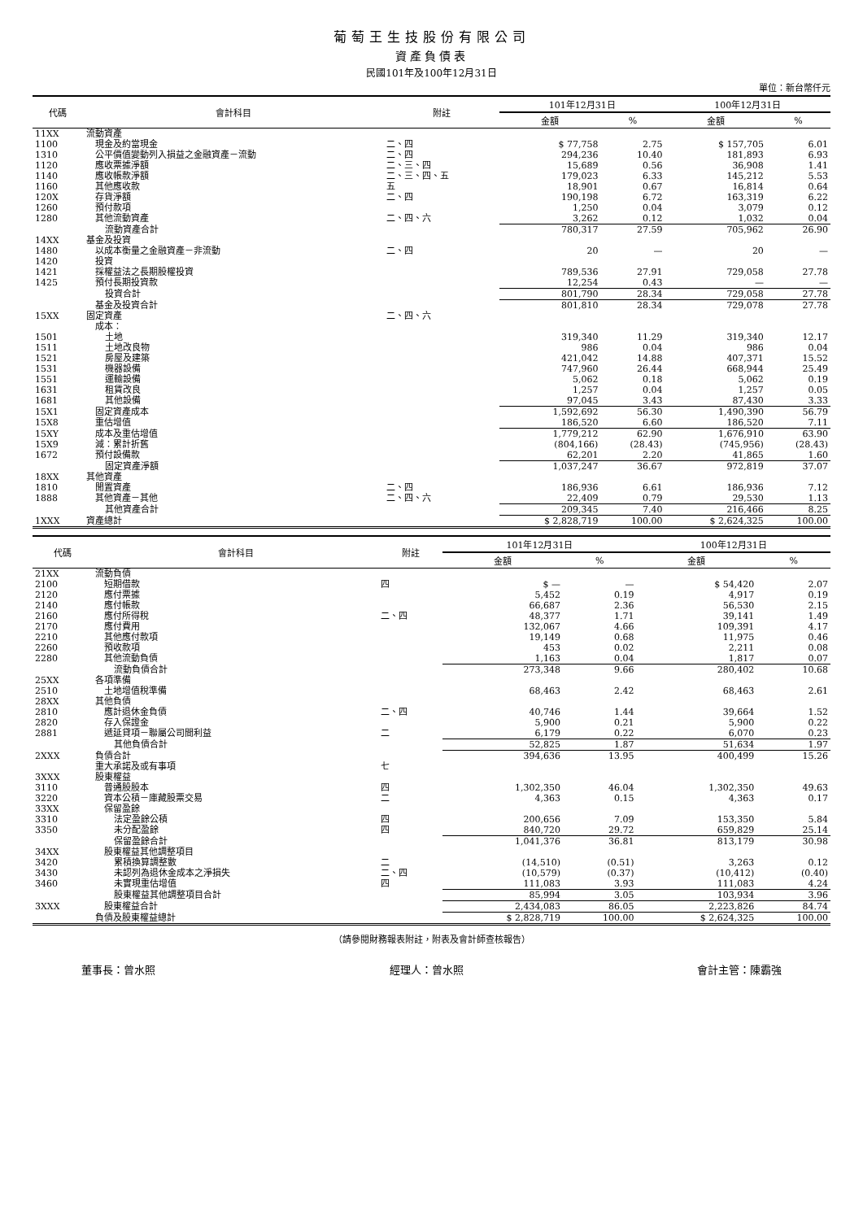葡萄王生技股份有限公司
資產負債表
民國101年及100年12月31日
單位：新台幣仟元
| 代碼 | 會計科目 | 附註 | 101年12月31日 | | 100年12月31日 | |
| --- | --- | --- | --- | --- | --- | --- |
| | | | 金額 | % | 金額 | % |
| 11XX | 流動資產 | | | | | |
| 1100 | 現金及約當現金 | 二、四 | $ 77,758 | 2.75 | $ 157,705 | 6.01 |
| 1310 | 公平價值變動列入損益之金融資產－流動 | 二、四 | 294,236 | 10.40 | 181,893 | 6.93 |
| 1120 | 應收票據淨額 | 二、三、四 | 15,689 | 0.56 | 36,908 | 1.41 |
| 1140 | 應收帳款淨額 | 二、三、四、五 | 179,023 | 6.33 | 145,212 | 5.53 |
| 1160 | 其他應收款 | 五 | 18,901 | 0.67 | 16,814 | 0.64 |
| 120X | 存貨淨額 | 二、四 | 190,198 | 6.72 | 163,319 | 6.22 |
| 1260 | 預付款項 | | 1,250 | 0.04 | 3,079 | 0.12 |
| 1280 | 其他流動資產 | 二、四、六 | 3,262 | 0.12 | 1,032 | 0.04 |
| | 流動資產合計 | | 780,317 | 27.59 | 705,962 | 26.90 |
| 14XX | 基金及投資 | | | | | |
| 1480 | 以成本衡量之金融資產－非流動 | 二、四 | 20 | — | 20 | — |
| 1420 | 投資 | | | | | |
| 1421 | 採權益法之長期股權投資 | | 789,536 | 27.91 | 729,058 | 27.78 |
| 1425 | 預付長期投資款 | | 12,254 | 0.43 | — | — |
| | 投資合計 | | 801,790 | 28.34 | 729,058 | 27.78 |
| | 基金及投資合計 | | 801,810 | 28.34 | 729,078 | 27.78 |
| 15XX | 固定資產 | 二、四、六 | | | | |
| | 成本： | | | | | |
| 1501 | 土地 | | 319,340 | 11.29 | 319,340 | 12.17 |
| 1511 | 土地改良物 | | 986 | 0.04 | 986 | 0.04 |
| 1521 | 房屋及建築 | | 421,042 | 14.88 | 407,371 | 15.52 |
| 1531 | 機器設備 | | 747,960 | 26.44 | 668,944 | 25.49 |
| 1551 | 運輸設備 | | 5,062 | 0.18 | 5,062 | 0.19 |
| 1631 | 租賃改良 | | 1,257 | 0.04 | 1,257 | 0.05 |
| 1681 | 其他設備 | | 97,045 | 3.43 | 87,430 | 3.33 |
| 15X1 | 固定資產成本 | | 1,592,692 | 56.30 | 1,490,390 | 56.79 |
| 15X8 | 重估增值 | | 186,520 | 6.60 | 186,520 | 7.11 |
| 15XY | 成本及重估增值 | | 1,779,212 | 62.90 | 1,676,910 | 63.90 |
| 15X9 | 減：累計折舊 | | (804,166) | (28.43) | (745,956) | (28.43) |
| 1672 | 預付設備款 | | 62,201 | 2.20 | 41,865 | 1.60 |
| | 固定資產淨額 | | 1,037,247 | 36.67 | 972,819 | 37.07 |
| 18XX | 其他資產 | | | | | |
| 1810 | 閒置資產 | 二、四 | 186,936 | 6.61 | 186,936 | 7.12 |
| 1888 | 其他資產－其他 | 二、四、六 | 22,409 | 0.79 | 29,530 | 1.13 |
| | 其他資產合計 | | 209,345 | 7.40 | 216,466 | 8.25 |
| 1XXX | 資產總計 | | $ 2,828,719 | 100.00 | $ 2,624,325 | 100.00 |
| 代碼 | 會計科目 | 附註 | 101年12月31日 | | 100年12月31日 | |
| --- | --- | --- | --- | --- | --- | --- |
| | | | 金額 | % | 金額 | % |
| 21XX | 流動負債 | | | | | |
| 2100 | 短期借款 | 四 | $ — | — | $ 54,420 | 2.07 |
| 2120 | 應付票據 | | 5,452 | 0.19 | 4,917 | 0.19 |
| 2140 | 應付帳款 | | 66,687 | 2.36 | 56,530 | 2.15 |
| 2160 | 應付所得稅 | 二、四 | 48,377 | 1.71 | 39,141 | 1.49 |
| 2170 | 應付費用 | | 132,067 | 4.66 | 109,391 | 4.17 |
| 2210 | 其他應付款項 | | 19,149 | 0.68 | 11,975 | 0.46 |
| 2260 | 預收款項 | | 453 | 0.02 | 2,211 | 0.08 |
| 2280 | 其他流動負債 | | 1,163 | 0.04 | 1,817 | 0.07 |
| | 流動負債合計 | | 273,348 | 9.66 | 280,402 | 10.68 |
| 25XX | 各項準備 | | | | | |
| 2510 | 土地增值稅準備 | | 68,463 | 2.42 | 68,463 | 2.61 |
| 28XX | 其他負債 | | | | | |
| 2810 | 應計退休金負債 | 二、四 | 40,746 | 1.44 | 39,664 | 1.52 |
| 2820 | 存入保證金 | | 5,900 | 0.21 | 5,900 | 0.22 |
| 2881 | 遞延貸項－聯屬公司間利益 | 二 | 6,179 | 0.22 | 6,070 | 0.23 |
| | 其他負債合計 | | 52,825 | 1.87 | 51,634 | 1.97 |
| 2XXX | 負債合計 | | 394,636 | 13.95 | 400,499 | 15.26 |
| | 重大承諾及或有事項 | 七 | | | | |
| 3XXX | 股東權益 | | | | | |
| 3110 | 普通股股本 | 四 | 1,302,350 | 46.04 | 1,302,350 | 49.63 |
| 3220 | 資本公積－庫藏股票交易 | 二 | 4,363 | 0.15 | 4,363 | 0.17 |
| 33XX | 保留盈餘 | | | | | |
| 3310 | 法定盈餘公積 | 四 | 200,656 | 7.09 | 153,350 | 5.84 |
| 3350 | 未分配盈餘 | 四 | 840,720 | 29.72 | 659,829 | 25.14 |
| | 保留盈餘合計 | | 1,041,376 | 36.81 | 813,179 | 30.98 |
| 34XX | 股東權益其他調整項目 | | | | | |
| 3420 | 累積換算調整數 | 二 | (14,510) | (0.51) | 3,263 | 0.12 |
| 3430 | 未認列為退休金成本之淨損失 | 二、四 | (10,579) | (0.37) | (10,412) | (0.40) |
| 3460 | 未實現重估增值 | 四 | 111,083 | 3.93 | 111,083 | 4.24 |
| | 股東權益其他調整項目合計 | | 85,994 | 3.05 | 103,934 | 3.96 |
| 3XXX | 股東權益合計 | | 2,434,083 | 86.05 | 2,223,826 | 84.74 |
| | 負債及股東權益總計 | | $ 2,828,719 | 100.00 | $ 2,624,325 | 100.00 |
（請參閱財務報表附註，附表及會計師查核報告）
董事長：曾水照 經理人：曾水照 會計主管：陳霸強